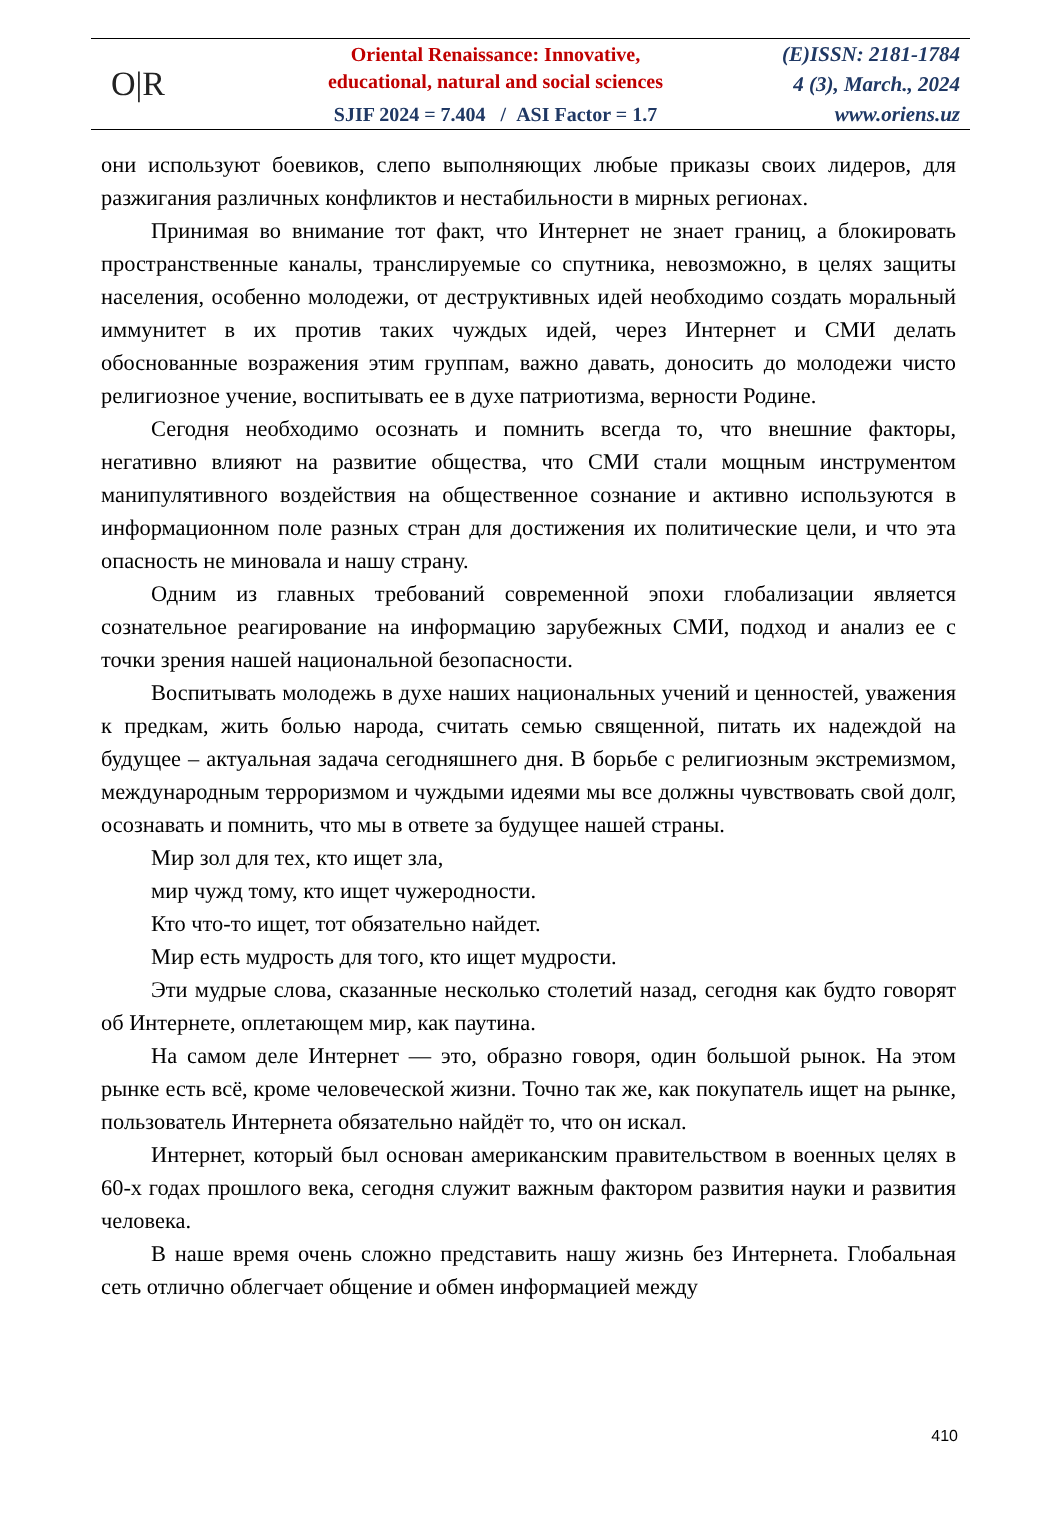O|R
Oriental Renaissance: Innovative,
educational, natural and social sciences
SJIF 2024 = 7.404 / ASI Factor = 1.7
(E)ISSN: 2181-1784
4 (3), March., 2024
www.oriens.uz
они используют боевиков, слепо выполняющих любые приказы своих лидеров, для разжигания различных конфликтов и нестабильности в мирных регионах.
Принимая во внимание тот факт, что Интернет не знает границ, а блокировать пространственные каналы, транслируемые со спутника, невозможно, в целях защиты населения, особенно молодежи, от деструктивных идей необходимо создать моральный иммунитет в их против таких чуждых идей, через Интернет и СМИ делать обоснованные возражения этим группам, важно давать, доносить до молодежи чисто религиозное учение, воспитывать ее в духе патриотизма, верности Родине.
Сегодня необходимо осознать и помнить всегда то, что внешние факторы, негативно влияют на развитие общества, что СМИ стали мощным инструментом манипулятивного воздействия на общественное сознание и активно используются в информационном поле разных стран для достижения их политические цели, и что эта опасность не миновала и нашу страну.
Одним из главных требований современной эпохи глобализации является сознательное реагирование на информацию зарубежных СМИ, подход и анализ ее с точки зрения нашей национальной безопасности.
Воспитывать молодежь в духе наших национальных учений и ценностей, уважения к предкам, жить болью народа, считать семью священной, питать их надеждой на будущее – актуальная задача сегодняшнего дня. В борьбе с религиозным экстремизмом, международным терроризмом и чуждыми идеями мы все должны чувствовать свой долг, осознавать и помнить, что мы в ответе за будущее нашей страны.
Мир зол для тех, кто ищет зла,
мир чужд тому, кто ищет чужеродности.
Кто что-то ищет, тот обязательно найдет.
Мир есть мудрость для того, кто ищет мудрости.
Эти мудрые слова, сказанные несколько столетий назад, сегодня как будто говорят об Интернете, оплетающем мир, как паутина.
На самом деле Интернет — это, образно говоря, один большой рынок. На этом рынке есть всё, кроме человеческой жизни. Точно так же, как покупатель ищет на рынке, пользователь Интернета обязательно найдёт то, что он искал.
Интернет, который был основан американским правительством в военных целях в 60-х годах прошлого века, сегодня служит важным фактором развития науки и развития человека.
В наше время очень сложно представить нашу жизнь без Интернета. Глобальная сеть отлично облегчает общение и обмен информацией между
410